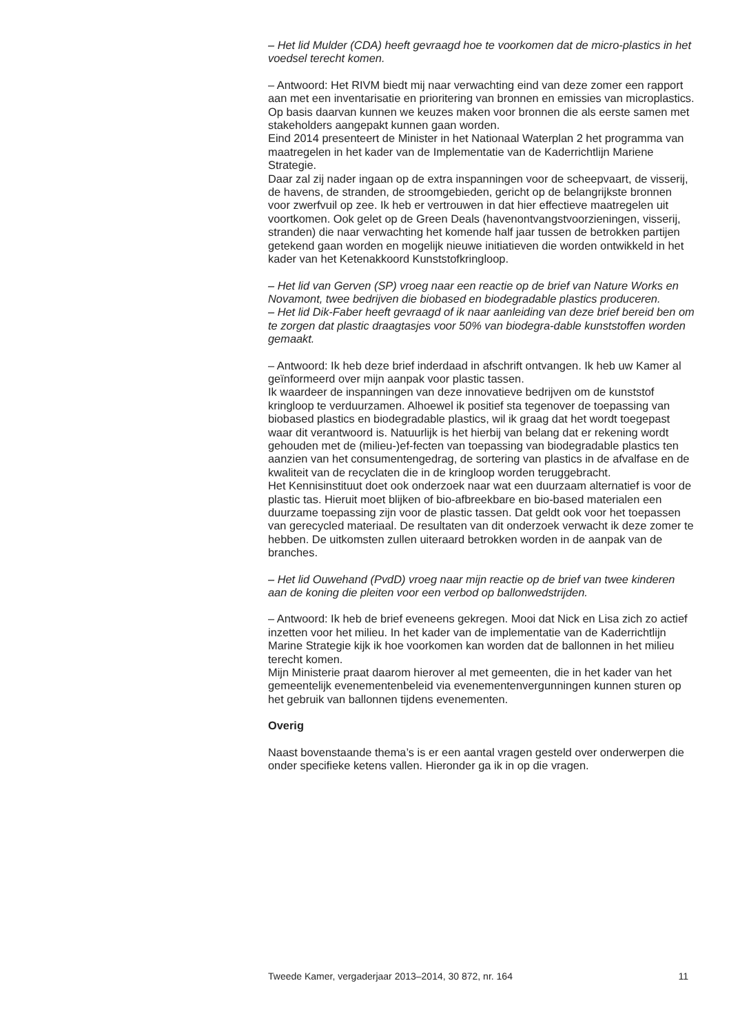– Het lid Mulder (CDA) heeft gevraagd hoe te voorkomen dat de micro-plastics in het voedsel terecht komen.
– Antwoord: Het RIVM biedt mij naar verwachting eind van deze zomer een rapport aan met een inventarisatie en prioritering van bronnen en emissies van microplastics. Op basis daarvan kunnen we keuzes maken voor bronnen die als eerste samen met stakeholders aangepakt kunnen gaan worden.
Eind 2014 presenteert de Minister in het Nationaal Waterplan 2 het programma van maatregelen in het kader van de Implementatie van de Kaderrichtlijn Mariene Strategie.
Daar zal zij nader ingaan op de extra inspanningen voor de scheepvaart, de visserij, de havens, de stranden, de stroomgebieden, gericht op de belangrijkste bronnen voor zwerfvuil op zee. Ik heb er vertrouwen in dat hier effectieve maatregelen uit voortkomen. Ook gelet op de Green Deals (havenontvangstvoorzieningen, visserij, stranden) die naar verwachting het komende half jaar tussen de betrokken partijen getekend gaan worden en mogelijk nieuwe initiatieven die worden ontwikkeld in het kader van het Ketenakkoord Kunststofkringloop.
– Het lid van Gerven (SP) vroeg naar een reactie op de brief van Nature Works en Novamont, twee bedrijven die biobased en biodegradable plastics produceren.
– Het lid Dik-Faber heeft gevraagd of ik naar aanleiding van deze brief bereid ben om te zorgen dat plastic draagtasjes voor 50% van biodegra-dable kunststoffen worden gemaakt.
– Antwoord: Ik heb deze brief inderdaad in afschrift ontvangen. Ik heb uw Kamer al geïnformeerd over mijn aanpak voor plastic tassen.
Ik waardeer de inspanningen van deze innovatieve bedrijven om de kunststof kringloop te verduurzamen. Alhoewel ik positief sta tegenover de toepassing van biobased plastics en biodegradable plastics, wil ik graag dat het wordt toegepast waar dit verantwoord is. Natuurlijk is het hierbij van belang dat er rekening wordt gehouden met de (milieu-)ef-fecten van toepassing van biodegradable plastics ten aanzien van het consumentengedrag, de sortering van plastics in de afvalfase en de kwaliteit van de recyclaten die in de kringloop worden teruggebracht.
Het Kennisinstituut doet ook onderzoek naar wat een duurzaam alternatief is voor de plastic tas. Hieruit moet blijken of bio-afbreekbare en bio-based materialen een duurzame toepassing zijn voor de plastic tassen. Dat geldt ook voor het toepassen van gerecycled materiaal. De resultaten van dit onderzoek verwacht ik deze zomer te hebben. De uitkomsten zullen uiteraard betrokken worden in de aanpak van de branches.
– Het lid Ouwehand (PvdD) vroeg naar mijn reactie op de brief van twee kinderen aan de koning die pleiten voor een verbod op ballonwedstrijden.
– Antwoord: Ik heb de brief eveneens gekregen. Mooi dat Nick en Lisa zich zo actief inzetten voor het milieu. In het kader van de implementatie van de Kaderrichtlijn Marine Strategie kijk ik hoe voorkomen kan worden dat de ballonnen in het milieu terecht komen.
Mijn Ministerie praat daarom hierover al met gemeenten, die in het kader van het gemeentelijk evenementenbeleid via evenementenvergunningen kunnen sturen op het gebruik van ballonnen tijdens evenementen.
Overig
Naast bovenstaande thema’s is er een aantal vragen gesteld over onderwerpen die onder specifieke ketens vallen. Hieronder ga ik in op die vragen.
Tweede Kamer, vergaderjaar 2013–2014, 30 872, nr. 164 11